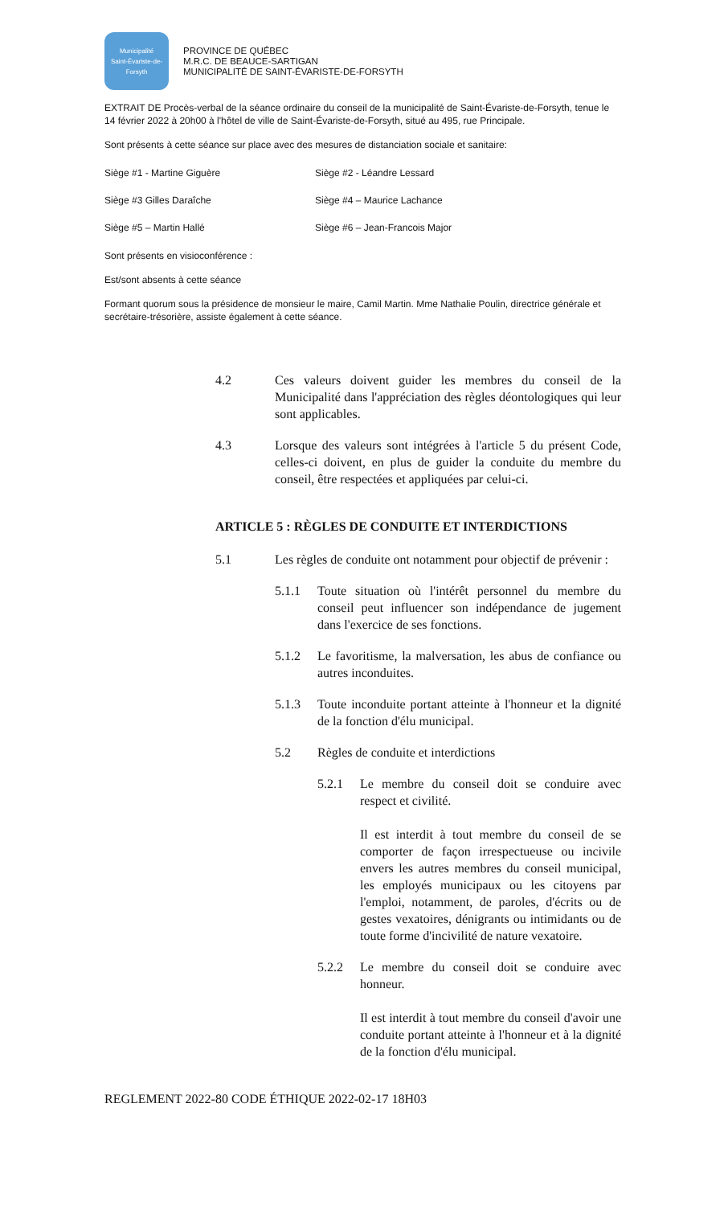Municipalité
Saint-Évariste-de-Forsyth
PROVINCE DE QUÉBEC
M.R.C. DE BEAUCE-SARTIGAN
MUNICIPALITÉ DE SAINT-ÉVARISTE-DE-FORSYTH
EXTRAIT DE Procès-verbal de la séance ordinaire du conseil de la municipalité de Saint-Évariste-de-Forsyth, tenue le 14 février 2022 à 20h00 à l'hôtel de ville de Saint-Évariste-de-Forsyth, situé au 495, rue Principale.
Sont présents à cette séance sur place avec des mesures de distanciation sociale et sanitaire:
Siège #1 - Martine Giguère Siège #2 - Léandre Lessard
Siège #3 Gilles Daraîche Siège #4 – Maurice Lachance
Siège #5 – Martin Hallé Siège #6 – Jean-Francois Major
Sont présents en visioconférence :
Est/sont absents à cette séance
Formant quorum sous la présidence de monsieur le maire, Camil Martin. Mme Nathalie Poulin, directrice générale et secrétaire-trésorière, assiste également à cette séance.
4.2 Ces valeurs doivent guider les membres du conseil de la Municipalité dans l'appréciation des règles déontologiques qui leur sont applicables.
4.3 Lorsque des valeurs sont intégrées à l'article 5 du présent Code, celles-ci doivent, en plus de guider la conduite du membre du conseil, être respectées et appliquées par celui-ci.
ARTICLE 5 : RÈGLES DE CONDUITE ET INTERDICTIONS
5.1 Les règles de conduite ont notamment pour objectif de prévenir :
5.1.1 Toute situation où l'intérêt personnel du membre du conseil peut influencer son indépendance de jugement dans l'exercice de ses fonctions.
5.1.2 Le favoritisme, la malversation, les abus de confiance ou autres inconduites.
5.1.3 Toute inconduite portant atteinte à l'honneur et la dignité de la fonction d'élu municipal.
5.2 Règles de conduite et interdictions
5.2.1 Le membre du conseil doit se conduire avec respect et civilité.
Il est interdit à tout membre du conseil de se comporter de façon irrespectueuse ou incivile envers les autres membres du conseil municipal, les employés municipaux ou les citoyens par l'emploi, notamment, de paroles, d'écrits ou de gestes vexatoires, dénigrants ou intimidants ou de toute forme d'incivilité de nature vexatoire.
5.2.2 Le membre du conseil doit se conduire avec honneur.
Il est interdit à tout membre du conseil d'avoir une conduite portant atteinte à l'honneur et à la dignité de la fonction d'élu municipal.
REGLEMENT 2022-80 CODE ÉTHIQUE 2022-02-17 18H03